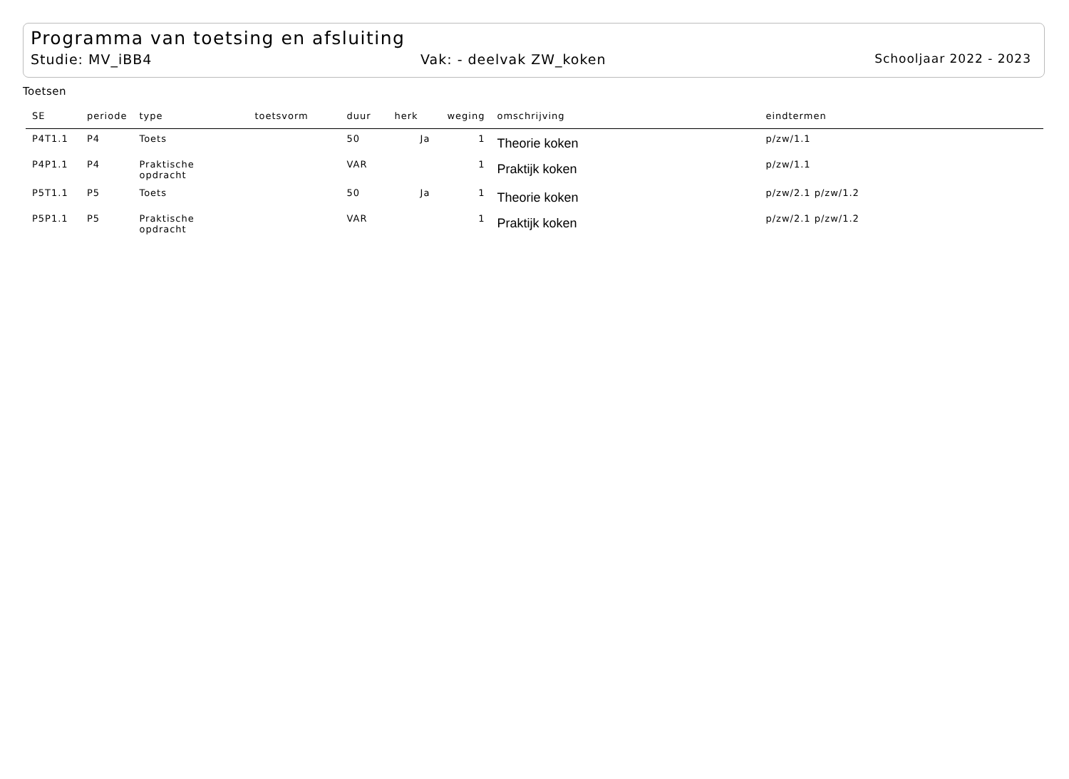Programma van toetsing en afsluiting
Studie: MV_iBB4 Vak: - deelvak ZW_koken Schooljaar 2022 - 2023
Toetsen
| SE | periode | type | toetsvorm | duur | herk | weging | omschrijving | eindtermen |
| --- | --- | --- | --- | --- | --- | --- | --- | --- |
| P4T1.1 | P4 | Toets | | 50 | Ja | 1 | Theorie koken | p/zw/1.1 |
| P4P1.1 | P4 | Praktische opdracht | | VAR | | 1 | Praktijk koken | p/zw/1.1 |
| P5T1.1 | P5 | Toets | | 50 | Ja | 1 | Theorie koken | p/zw/2.1 p/zw/1.2 |
| P5P1.1 | P5 | Praktische opdracht | | VAR | | 1 | Praktijk koken | p/zw/2.1 p/zw/1.2 |